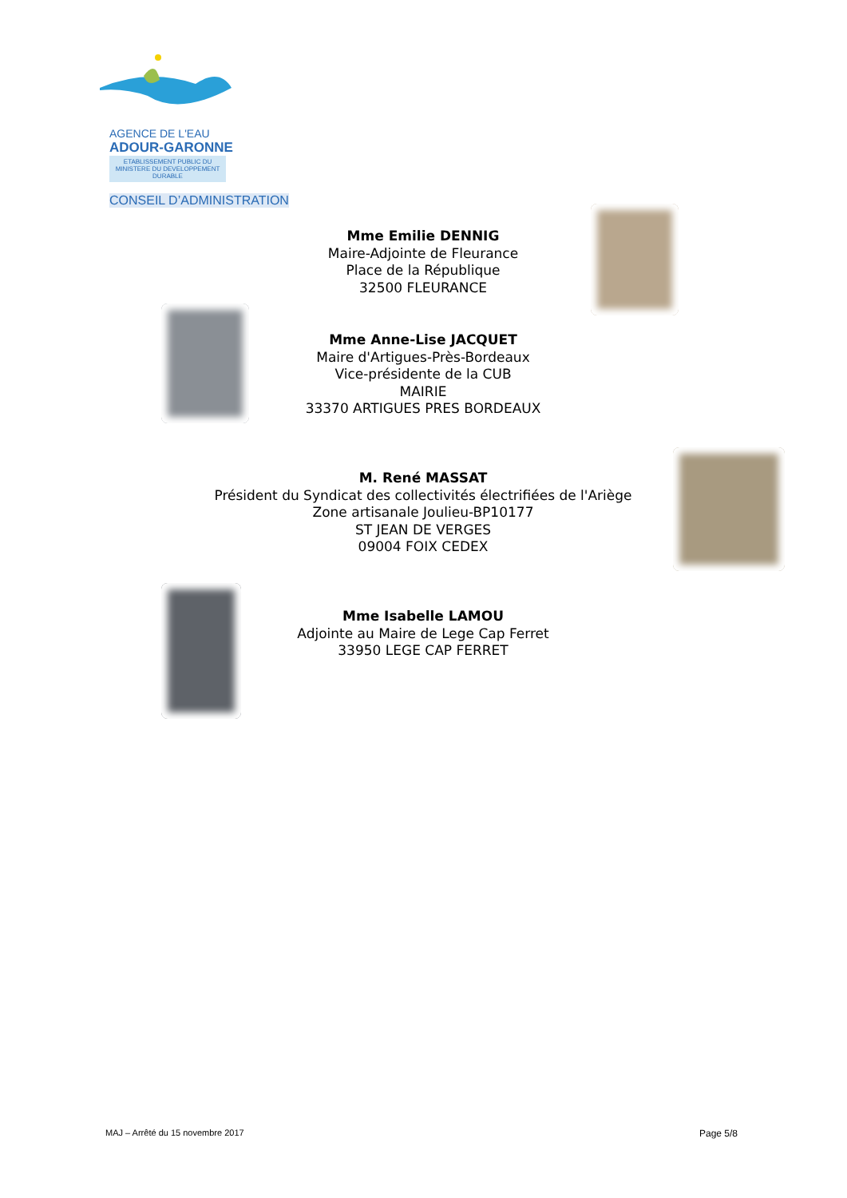AGENCE DE L'EAU
ADOUR-GARONNE
ETABLISSEMENT PUBLIC DU MINISTERE DU DEVELOPPEMENT DURABLE
CONSEIL D’ADMINISTRATION
Mme Emilie DENNIG
Maire-Adjointe de Fleurance
Place de la République
32500 FLEURANCE
Mme Anne-Lise JACQUET
Maire d'Artigues-Près-Bordeaux
Vice-présidente de la CUB
MAIRIE
33370 ARTIGUES PRES BORDEAUX
M. René MASSAT
Président du Syndicat des collectivités électrifiées de l'Ariège
Zone artisanale Joulieu-BP10177
ST JEAN DE VERGES
09004 FOIX CEDEX
Mme Isabelle LAMOU
Adjointe au Maire de Lege Cap Ferret
33950 LEGE CAP FERRET
MAJ – Arrêté du 15 novembre 2017
Page 5/8